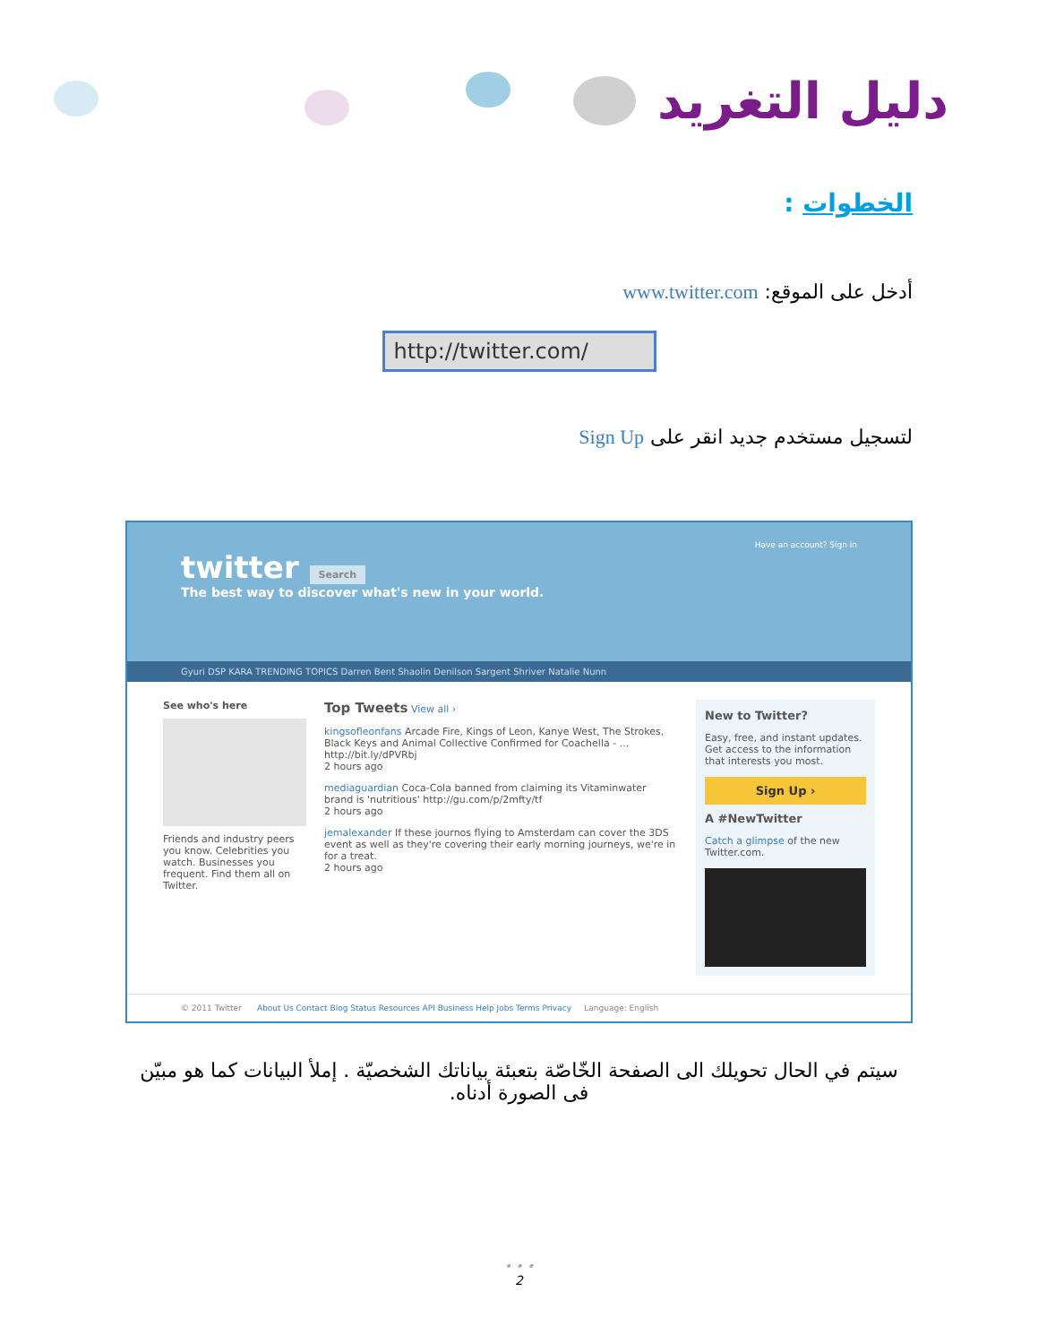دليل التغريد
الخطوات :
أدخل على الموقع: www.twitter.com
http://twitter.com/
لتسجيل مستخدم جديد انقر على Sign Up
Have an account? Sign in
twitter Search
The best way to discover what's new in your world.
Gyuri DSP KARA TRENDING TOPICS Darren Bent Shaolin Denilson Sargent Shriver Natalie Nunn
See who's here
Friends and industry peers you know. Celebrities you watch. Businesses you frequent. Find them all on Twitter.
Top Tweets View all ›
kingsofleonfans Arcade Fire, Kings of Leon, Kanye West, The Strokes, Black Keys and Animal Collective Confirmed for Coachella - ... http://bit.ly/dPVRbj
2 hours ago
mediaguardian Coca-Cola banned from claiming its Vitaminwater brand is 'nutritious' http://gu.com/p/2mfty/tf
2 hours ago
jemalexander If these journos flying to Amsterdam can cover the 3DS event as well as they're covering their early morning journeys, we're in for a treat.
2 hours ago
New to Twitter?
Easy, free, and instant updates. Get access to the information that interests you most.
Sign Up ›
A #NewTwitter
Catch a glimpse of the new Twitter.com.
© 2011 Twitter About Us Contact Blog Status Resources API Business Help Jobs Terms Privacy Language: English
سيتم في الحال تحويلك الى الصفحة الخّاصّة بتعبئة بياناتك الشخصيّة . إملأ البيانات كما هو مبيّن فى الصورة أدناه.
• • •
2